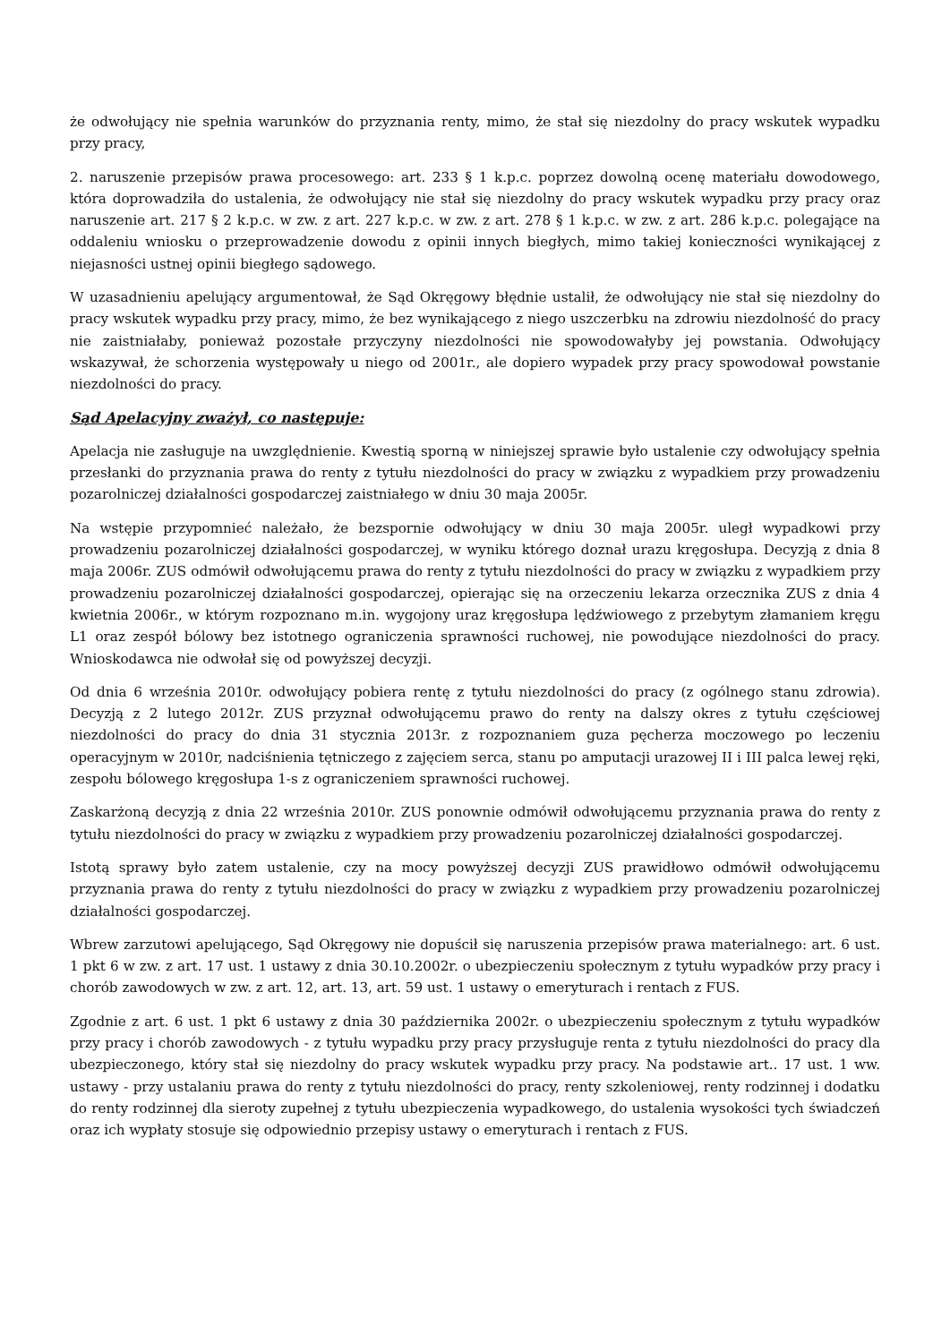że odwołujący nie spełnia warunków do przyznania renty, mimo, że stał się niezdolny do pracy wskutek wypadku przy pracy,
2. naruszenie przepisów prawa procesowego: art. 233 § 1 k.p.c. poprzez dowolną ocenę materiału dowodowego, która doprowadziła do ustalenia, że odwołujący nie stał się niezdolny do pracy wskutek wypadku przy pracy oraz naruszenie art. 217 § 2 k.p.c. w zw. z art. 227 k.p.c. w zw. z art. 278 § 1 k.p.c. w zw. z art. 286 k.p.c. polegające na oddaleniu wniosku o przeprowadzenie dowodu z opinii innych biegłych, mimo takiej konieczności wynikającej z niejasności ustnej opinii biegłego sądowego.
W uzasadnieniu apelujący argumentował, że Sąd Okręgowy błędnie ustalił, że odwołujący nie stał się niezdolny do pracy wskutek wypadku przy pracy, mimo, że bez wynikającego z niego uszczerbku na zdrowiu niezdolność do pracy nie zaistniałaby, ponieważ pozostałe przyczyny niezdolności nie spowodowałyby jej powstania. Odwołujący wskazywał, że schorzenia występowały u niego od 2001r., ale dopiero wypadek przy pracy spowodował powstanie niezdolności do pracy.
Sąd Apelacyjny zważył, co następuje:
Apelacja nie zasługuje na uwzględnienie. Kwestią sporną w niniejszej sprawie było ustalenie czy odwołujący spełnia przesłanki do przyznania prawa do renty z tytułu niezdolności do pracy w związku z wypadkiem przy prowadzeniu pozarolniczej działalności gospodarczej zaistniałego w dniu 30 maja 2005r.
Na wstępie przypomnieć należało, że bezspornie odwołujący w dniu 30 maja 2005r. uległ wypadkowi przy prowadzeniu pozarolniczej działalności gospodarczej, w wyniku którego doznał urazu kręgosłupa. Decyzją z dnia 8 maja 2006r. ZUS odmówił odwołującemu prawa do renty z tytułu niezdolności do pracy w związku z wypadkiem przy prowadzeniu pozarolniczej działalności gospodarczej, opierając się na orzeczeniu lekarza orzecznika ZUS z dnia 4 kwietnia 2006r., w którym rozpoznano m.in. wygojony uraz kręgosłupa lędźwiowego z przebytym złamaniem kręgu L1 oraz zespół bólowy bez istotnego ograniczenia sprawności ruchowej, nie powodujące niezdolności do pracy. Wnioskodawca nie odwołał się od powyższej decyzji.
Od dnia 6 września 2010r. odwołujący pobiera rentę z tytułu niezdolności do pracy (z ogólnego stanu zdrowia). Decyzją z 2 lutego 2012r. ZUS przyznał odwołującemu prawo do renty na dalszy okres z tytułu częściowej niezdolności do pracy do dnia 31 stycznia 2013r. z rozpoznaniem guza pęcherza moczowego po leczeniu operacyjnym w 2010r, nadciśnienia tętniczego z zajęciem serca, stanu po amputacji urazowej II i III palca lewej ręki, zespołu bólowego kręgosłupa 1-s z ograniczeniem sprawności ruchowej.
Zaskarżoną decyzją z dnia 22 września 2010r. ZUS ponownie odmówił odwołującemu przyznania prawa do renty z tytułu niezdolności do pracy w związku z wypadkiem przy prowadzeniu pozarolniczej działalności gospodarczej.
Istotą sprawy było zatem ustalenie, czy na mocy powyższej decyzji ZUS prawidłowo odmówił odwołującemu przyznania prawa do renty z tytułu niezdolności do pracy w związku z wypadkiem przy prowadzeniu pozarolniczej działalności gospodarczej.
Wbrew zarzutowi apelującego, Sąd Okręgowy nie dopuścił się naruszenia przepisów prawa materialnego: art. 6 ust. 1 pkt 6 w zw. z art. 17 ust. 1 ustawy z dnia 30.10.2002r. o ubezpieczeniu społecznym z tytułu wypadków przy pracy i chorób zawodowych w zw. z art. 12, art. 13, art. 59 ust. 1 ustawy o emeryturach i rentach z FUS.
Zgodnie z art. 6 ust. 1 pkt 6 ustawy z dnia 30 października 2002r. o ubezpieczeniu społecznym z tytułu wypadków przy pracy i chorób zawodowych - z tytułu wypadku przy pracy przysługuje renta z tytułu niezdolności do pracy dla ubezpieczonego, który stał się niezdolny do pracy wskutek wypadku przy pracy. Na podstawie art.. 17 ust. 1 ww. ustawy - przy ustalaniu prawa do renty z tytułu niezdolności do pracy, renty szkoleniowej, renty rodzinnej i dodatku do renty rodzinnej dla sieroty zupełnej z tytułu ubezpieczenia wypadkowego, do ustalenia wysokości tych świadczeń oraz ich wypłaty stosuje się odpowiednio przepisy ustawy o emeryturach i rentach z FUS.